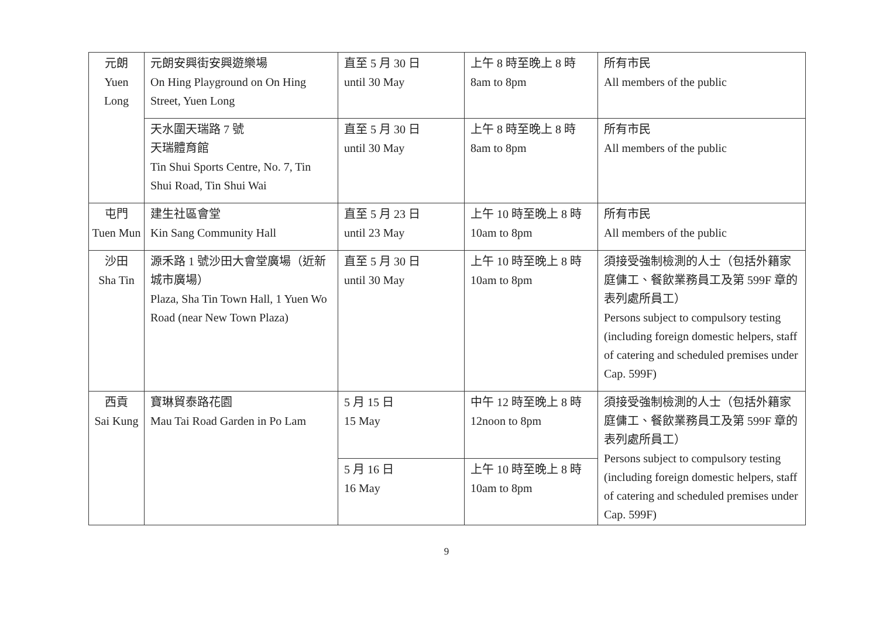| 元朗 Yuen Long | 元朗安興街安興遊樂場 On Hing Playground on On Hing Street, Yuen Long | 直至 5 月 30 日 until 30 May | 上午 8 時至晚上 8 時 8am to 8pm | 所有市民 All members of the public |
| | 天水圍天瑞路 7 號 天瑞體育館 Tin Shui Sports Centre, No. 7, Tin Shui Road, Tin Shui Wai | 直至 5 月 30 日 until 30 May | 上午 8 時至晚上 8 時 8am to 8pm | 所有市民 All members of the public |
| 屯門 Tuen Mun | 建生社區會堂 Kin Sang Community Hall | 直至 5 月 23 日 until 23 May | 上午 10 時至晚上 8 時 10am to 8pm | 所有市民 All members of the public |
| 沙田 Sha Tin | 源禾路 1 號沙田大會堂廣場（近新城市廣場） Plaza, Sha Tin Town Hall, 1 Yuen Wo Road (near New Town Plaza) | 直至 5 月 30 日 until 30 May | 上午 10 時至晚上 8 時 10am to 8pm | 須接受強制檢測的人士（包括外籍家庭傭工、餐飲業務員工及第 599F 章的表列處所員工） Persons subject to compulsory testing (including foreign domestic helpers, staff of catering and scheduled premises under Cap. 599F) |
| 西貢 Sai Kung | 寶琳貿泰路花園 Mau Tai Road Garden in Po Lam | 5 月 15 日 15 May | 中午 12 時至晚上 8 時 12noon to 8pm | 須接受強制檢測的人士（包括外籍家庭傭工、餐飲業務員工及第 599F 章的表列處所員工） Persons subject to compulsory testing (including foreign domestic helpers, staff of catering and scheduled premises under Cap. 599F) |
| | | 5 月 16 日 16 May | 上午 10 時至晚上 8 時 10am to 8pm | |
9